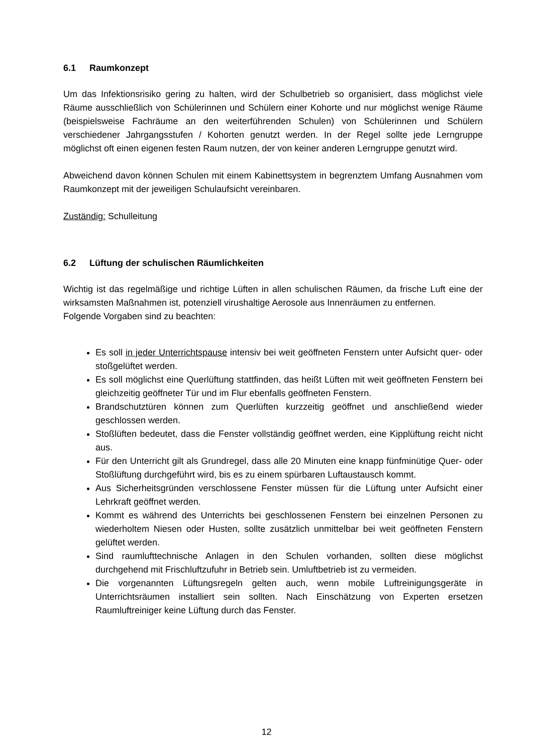6.1 Raumkonzept
Um das Infektionsrisiko gering zu halten, wird der Schulbetrieb so organisiert, dass möglichst viele Räume ausschließlich von Schülerinnen und Schülern einer Kohorte und nur möglichst wenige Räume (beispielsweise Fachräume an den weiterführenden Schulen) von Schülerinnen und Schülern verschiedener Jahrgangsstufen / Kohorten genutzt werden. In der Regel sollte jede Lerngruppe möglichst oft einen eigenen festen Raum nutzen, der von keiner anderen Lerngruppe genutzt wird.
Abweichend davon können Schulen mit einem Kabinettsystem in begrenztem Umfang Ausnahmen vom Raumkonzept mit der jeweiligen Schulaufsicht vereinbaren.
Zuständig: Schulleitung
6.2 Lüftung der schulischen Räumlichkeiten
Wichtig ist das regelmäßige und richtige Lüften in allen schulischen Räumen, da frische Luft eine der wirksamsten Maßnahmen ist, potenziell virushaltige Aerosole aus Innenräumen zu entfernen.
Folgende Vorgaben sind zu beachten:
Es soll in jeder Unterrichtspause intensiv bei weit geöffneten Fenstern unter Aufsicht quer- oder stoßgelüftet werden.
Es soll möglichst eine Querlüftung stattfinden, das heißt Lüften mit weit geöffneten Fenstern bei gleichzeitig geöffneter Tür und im Flur ebenfalls geöffneten Fenstern.
Brandschutztüren können zum Querlüften kurzzeitig geöffnet und anschließend wieder geschlossen werden.
Stoßlüften bedeutet, dass die Fenster vollständig geöffnet werden, eine Kipplüftung reicht nicht aus.
Für den Unterricht gilt als Grundregel, dass alle 20 Minuten eine knapp fünfminütige Quer- oder Stoßlüftung durchgeführt wird, bis es zu einem spürbaren Luftaustausch kommt.
Aus Sicherheitsgründen verschlossene Fenster müssen für die Lüftung unter Aufsicht einer Lehrkraft geöffnet werden.
Kommt es während des Unterrichts bei geschlossenen Fenstern bei einzelnen Personen zu wiederholtem Niesen oder Husten, sollte zusätzlich unmittelbar bei weit geöffneten Fenstern gelüftet werden.
Sind raumlufttechnische Anlagen in den Schulen vorhanden, sollten diese möglichst durchgehend mit Frischluftzufuhr in Betrieb sein. Umluftbetrieb ist zu vermeiden.
Die vorgenannten Lüftungsregeln gelten auch, wenn mobile Luftreinigungsgeräte in Unterrichtsräumen installiert sein sollten. Nach Einschätzung von Experten ersetzen Raumluftreiniger keine Lüftung durch das Fenster.
12